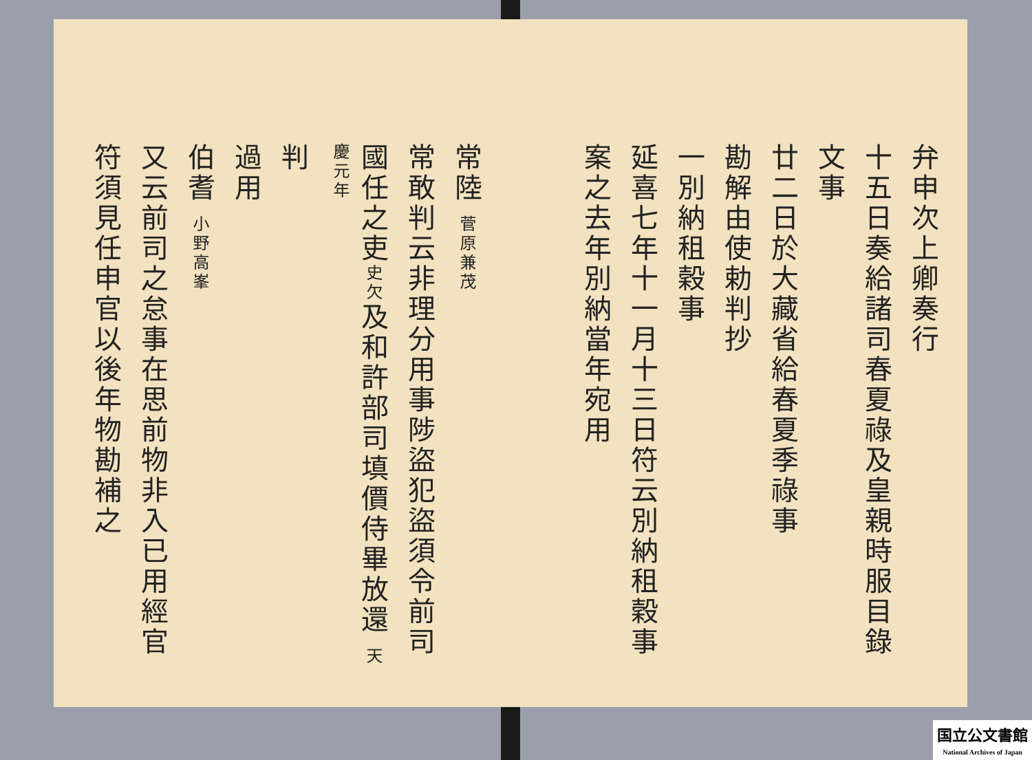弁申次上卿奏行
十五日奏給諸司春夏祿及皇親時服目錄
文事
廿二日於大藏省給春夏季祿事
勘解由使勅判抄
一別納租穀事
延喜七年十一月十三日符云別納租穀事
案之去年別納當年宛用
常陸 菅原兼茂
常敢判云非理分用事陟盜犯盜須令前司
國任之吏史欠及和許部司填價侍畢放還 天慶元年
判
過用
伯耆 小野高峯
又云前司之怠事在思前物非入已用經官
符須見任申官以後年物勘補之
国立公文書館
National Archives of Japan